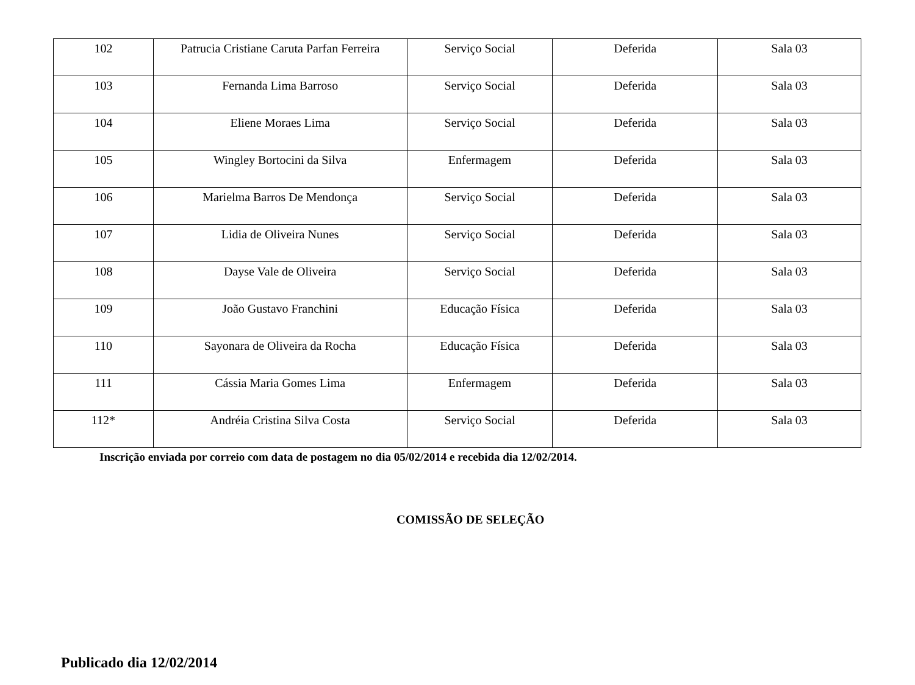| 102 | Patrucia Cristiane Caruta Parfan Ferreira | Serviço Social | Deferida | Sala 03 |
| 103 | Fernanda Lima Barroso | Serviço Social | Deferida | Sala 03 |
| 104 | Eliene Moraes Lima | Serviço Social | Deferida | Sala 03 |
| 105 | Wingley Bortocini da Silva | Enfermagem | Deferida | Sala 03 |
| 106 | Marielma Barros De Mendonça | Serviço Social | Deferida | Sala 03 |
| 107 | Lidia de Oliveira Nunes | Serviço Social | Deferida | Sala 03 |
| 108 | Dayse Vale de Oliveira | Serviço Social | Deferida | Sala 03 |
| 109 | João Gustavo Franchini | Educação Física | Deferida | Sala 03 |
| 110 | Sayonara de Oliveira da Rocha | Educação Física | Deferida | Sala 03 |
| 111 | Cássia Maria Gomes Lima | Enfermagem | Deferida | Sala 03 |
| 112* | Andréia Cristina Silva Costa | Serviço Social | Deferida | Sala 03 |
Inscrição enviada por correio com data de postagem no dia 05/02/2014 e recebida dia 12/02/2014.
COMISSÃO DE SELEÇÃO
Publicado dia 12/02/2014